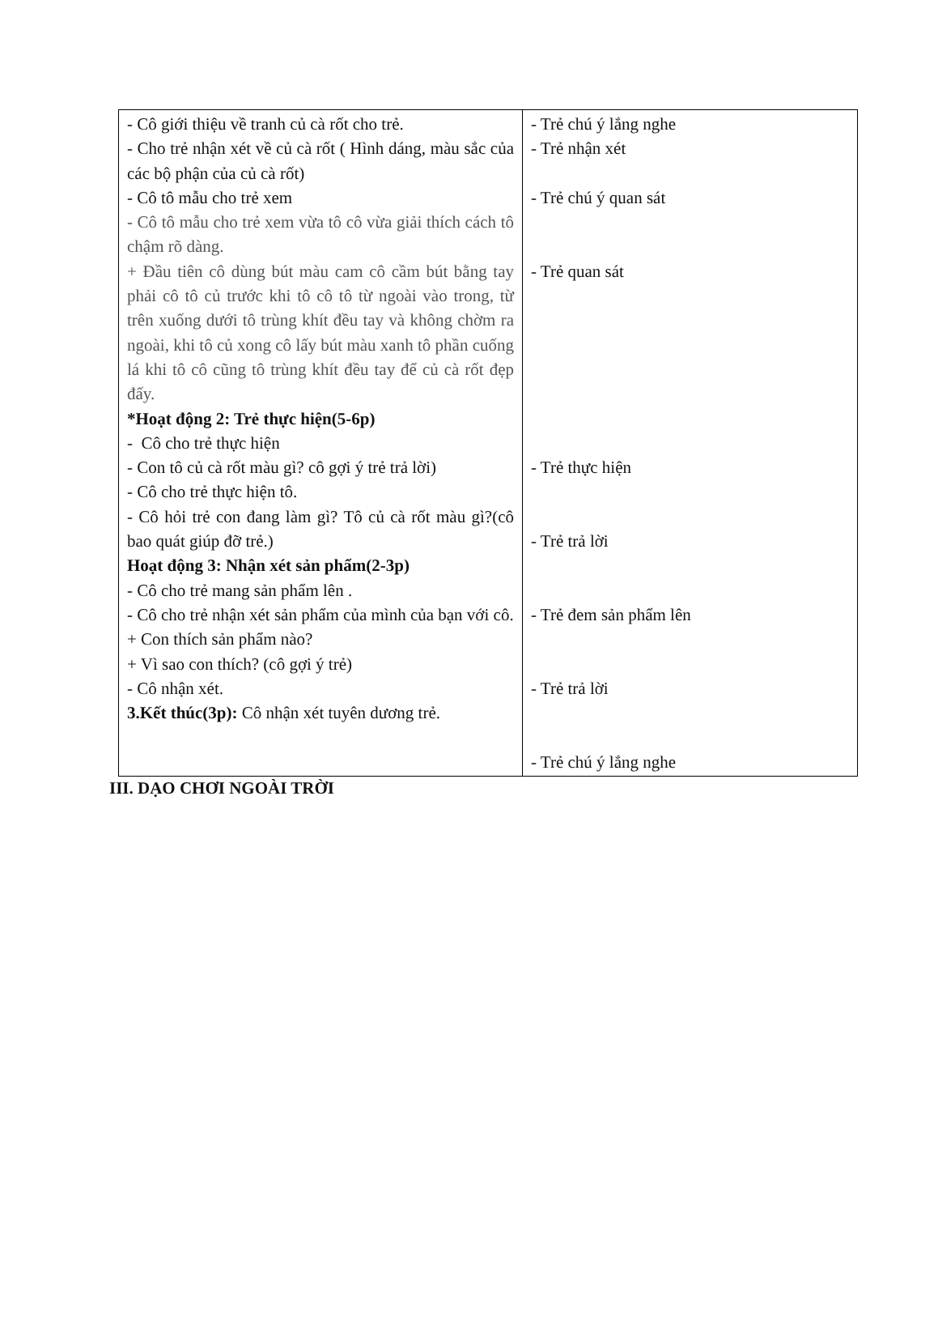| - Cô giới thiệu về tranh củ cà rốt cho trẻ. - Cho trẻ nhận xét về củ cà rốt ( Hình dáng, màu sắc của các bộ phận của củ cà rốt) - Cô tô mẫu cho trẻ xem - Cô tô mẫu cho trẻ xem vừa tô cô vừa giải thích cách tô chậm rõ dàng. + Đầu tiên cô dùng bút màu cam cô cầm bút bằng tay phải cô tô củ trước khi tô cô tô từ ngoài vào trong, từ trên xuống dưới tô trùng khít đều tay và không chờm ra ngoài, khi tô củ xong cô lấy bút màu xanh tô phần cuống lá khi tô cô cũng tô trùng khít đều tay để củ cà rốt đẹp đấy. *Hoạt động 2: Trẻ thực hiện(5-6p) - Cô cho trẻ thực hiện - Con tô củ cà rốt màu gì? cô gợi ý trẻ trả lời) - Cô cho trẻ thực hiện tô. - Cô hỏi trẻ con đang làm gì? Tô củ cà rốt màu gì?(cô bao quát giúp đỡ trẻ.) Hoạt động 3: Nhận xét sản phẩm(2-3p) - Cô cho trẻ mang sản phẩm lên . - Cô cho trẻ nhận xét sản phẩm của mình của bạn với cô. + Con thích sản phẩm nào? + Vì sao con thích? (cô gợi ý trẻ) - Cô nhận xét. 3.Kết thúc(3p): Cô nhận xét tuyên dương trẻ. | - Trẻ chú ý lắng nghe - Trẻ nhận xét - Trẻ chú ý quan sát - Trẻ quan sát - Trẻ thực hiện - Trẻ trả lời - Trẻ đem sản phẩm lên - Trẻ trả lời - Trẻ chú ý lắng nghe |
III. DẠO CHƠI NGOÀI TRỜI